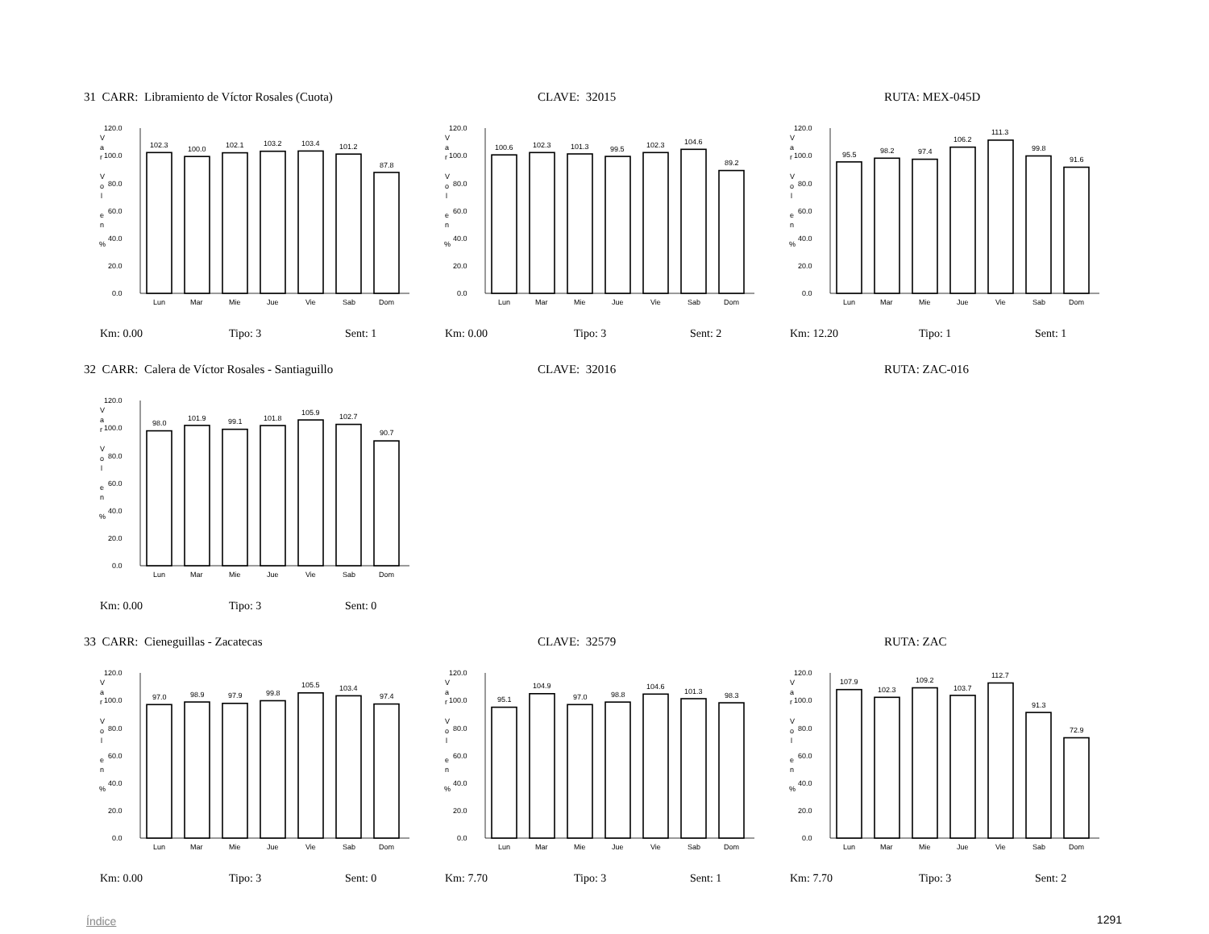31 CARR: Libramiento de Víctor Rosales (Cuota) CLAVE: 32015 RUTA: MEX-045D
V
a
r
V
o
l
e
n
%
0.0
20.0
40.0
60.0
80.0
100.0
120.0
102.3
100.0
102.1
103.2
103.4
101.2
87.8
Lun
Mar
Mie
Jue
Vie
Sab
Dom
V
a
r
V
o
l
e
n
%
0.0
20.0
40.0
60.0
80.0
100.0
120.0
100.6
102.3
101.3
99.5
102.3
104.6
89.2
Lun
Mar
Mie
Jue
Vie
Sab
Dom
V
a
r
V
o
l
e
n
%
0.0
20.0
40.0
60.0
80.0
100.0
120.0
95.5
98.2
97.4
106.2
111.3
99.8
91.6
Lun
Mar
Mie
Jue
Vie
Sab
Dom
Km: 0.00 Tipo: 3 Sent: 1 Km: 0.00 Tipo: 3 Sent: 2 Km: 12.20 Tipo: 1 Sent: 1
32 CARR: Calera de Víctor Rosales - Santiaguillo CLAVE: 32016 RUTA: ZAC-016
V
a
r
V
o
l
e
n
%
0.0
20.0
40.0
60.0
80.0
100.0
120.0
98.0
101.9
99.1
101.8
105.9
102.7
90.7
Lun
Mar
Mie
Jue
Vie
Sab
Dom
Km: 0.00 Tipo: 3 Sent: 0
33 CARR: Cieneguillas - Zacatecas CLAVE: 32579 RUTA: ZAC
V
a
r
V
o
l
e
n
%
0.0
20.0
40.0
60.0
80.0
100.0
120.0
97.0
98.9
97.9
99.8
105.5
103.4
97.4
Lun
Mar
Mie
Jue
Vie
Sab
Dom
V
a
r
V
o
l
e
n
%
0.0
20.0
40.0
60.0
80.0
100.0
120.0
95.1
104.9
97.0
98.8
104.6
101.3
98.3
Lun
Mar
Mie
Jue
Vie
Sab
Dom
V
a
r
V
o
l
e
n
%
0.0
20.0
40.0
60.0
80.0
100.0
120.0
107.9
102.3
109.2
103.7
112.7
91.3
72.9
Lun
Mar
Mie
Jue
Vie
Sab
Dom
Km: 0.00 Tipo: 3 Sent: 0 Km: 7.70 Tipo: 3 Sent: 1 Km: 7.70 Tipo: 3 Sent: 2
Índice 1291